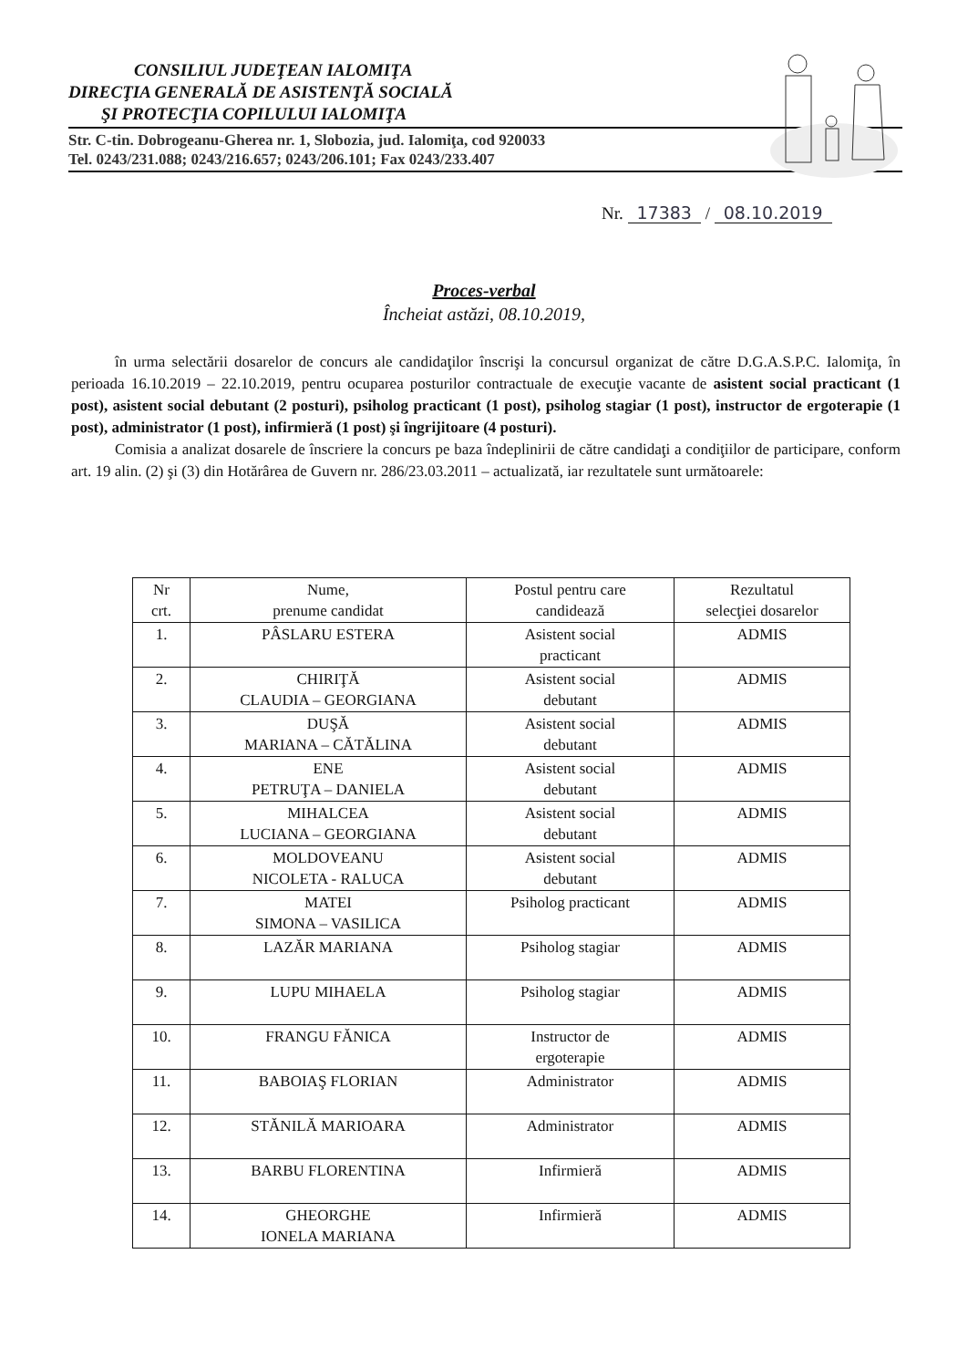CONSILIUL JUDEŢEAN IALOMIŢA
DIRECŢIA GENERALĂ DE ASISTENŢĂ SOCIALĂ
ŞI PROTECŢIA COPILULUI IALOMIŢA
Str. C-tin. Dobrogeanu-Gherea nr. 1, Slobozia, jud. Ialomiţa, cod 920033
Tel. 0243/231.088; 0243/216.657; 0243/206.101; Fax 0243/233.407
Nr. 17383 / 08.10.2019
Proces-verbal
Încheiat astăzi, 08.10.2019,
în urma selectării dosarelor de concurs ale candidaţilor înscrişi la concursul organizat de către D.G.A.S.P.C. Ialomiţa, în perioada 16.10.2019 – 22.10.2019, pentru ocuparea posturilor contractuale de execuţie vacante de asistent social practicant (1 post), asistent social debutant (2 posturi), psiholog practicant (1 post), psiholog stagiar (1 post), instructor de ergoterapie (1 post), administrator (1 post), infirmieră (1 post) şi îngrijitoare (4 posturi).
Comisia a analizat dosarele de înscriere la concurs pe baza îndeplinirii de către candidaţi a condiţiilor de participare, conform art. 19 alin. (2) şi (3) din Hotărârea de Guvern nr. 286/23.03.2011 – actualizată, iar rezultatele sunt următoarele:
| Nr crt. | Nume, prenume candidat | Postul pentru care candidează | Rezultatul selecţiei dosarelor |
| --- | --- | --- | --- |
| 1. | PÂSLARU ESTERA | Asistent social practicant | ADMIS |
| 2. | CHIRIŢĂ CLAUDIA – GEORGIANA | Asistent social debutant | ADMIS |
| 3. | DUŞĂ MARIANA – CĂTĂLINA | Asistent social debutant | ADMIS |
| 4. | ENE PETRUŢA – DANIELA | Asistent social debutant | ADMIS |
| 5. | MIHALCEA LUCIANA – GEORGIANA | Asistent social debutant | ADMIS |
| 6. | MOLDOVEANU NICOLETA - RALUCA | Asistent social debutant | ADMIS |
| 7. | MATEI SIMONA – VASILICA | Psiholog practicant | ADMIS |
| 8. | LAZĂR MARIANA | Psiholog stagiar | ADMIS |
| 9. | LUPU MIHAELA | Psiholog stagiar | ADMIS |
| 10. | FRANGU FĂNICA | Instructor de ergoterapie | ADMIS |
| 11. | BABOIAŞ FLORIAN | Administrator | ADMIS |
| 12. | STĂNILĂ MARIOARA | Administrator | ADMIS |
| 13. | BARBU FLORENTINA | Infirmieră | ADMIS |
| 14. | GHEORGHE IONELA MARIANA | Infirmieră | ADMIS |